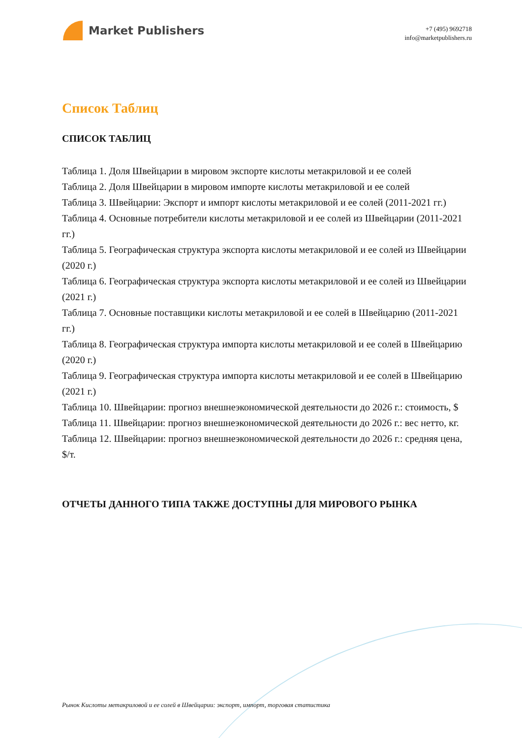Market Publishers
+7 (495) 9692718
info@marketpublishers.ru
Список Таблиц
СПИСОК ТАБЛИЦ
Таблица 1. Доля Швейцарии в мировом экспорте кислоты метакриловой и ее солей
Таблица 2. Доля Швейцарии в мировом импорте кислоты метакриловой и ее солей
Таблица 3. Швейцарии: Экспорт и импорт кислоты метакриловой и ее солей (2011-2021 гг.)
Таблица 4. Основные потребители кислоты метакриловой и ее солей из Швейцарии (2011-2021 гг.)
Таблица 5. Географическая структура экспорта кислоты метакриловой и ее солей из Швейцарии (2020 г.)
Таблица 6. Географическая структура экспорта кислоты метакриловой и ее солей из Швейцарии (2021 г.)
Таблица 7. Основные поставщики кислоты метакриловой и ее солей в Швейцарию (2011-2021 гг.)
Таблица 8. Географическая структура импорта кислоты метакриловой и ее солей в Швейцарию (2020 г.)
Таблица 9. Географическая структура импорта кислоты метакриловой и ее солей в Швейцарию (2021 г.)
Таблица 10. Швейцарии: прогноз внешнеэкономической деятельности до 2026 г.: стоимость, $
Таблица 11. Швейцарии: прогноз внешнеэкономической деятельности до 2026 г.: вес нетто, кг.
Таблица 12. Швейцарии: прогноз внешнеэкономической деятельности до 2026 г.: средняя цена, $/т.
ОТЧЕТЫ ДАННОГО ТИПА ТАКЖЕ ДОСТУПНЫ ДЛЯ МИРОВОГО РЫНКА
Рынок Кислоты метакриловой и ее солей в Швейцарии: экспорт, импорт, торговая статистика